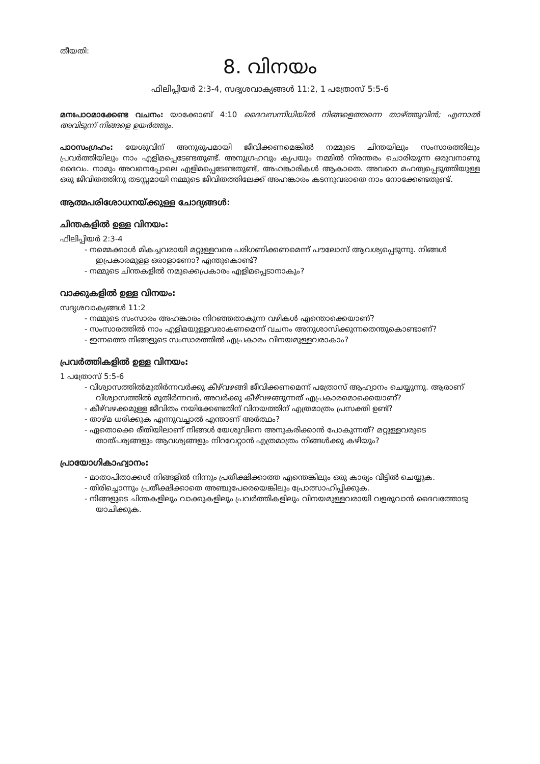തീയതി:
8. വിനയം
ഫിലിപ്പിയർ 2:3-4, സദൃശവാക്യങ്ങൾ 11:2, 1 പത്രോസ് 5:5-6
മനഃപാഠമാക്കേണ്ട വചനം: യാക്കോബ് 4:10 ദൈവസന്നിധിയിൽ നിങ്ങളെത്തന്നെ താഴ്ത്തുവിൻ; എന്നാൽ അവിടുന്ന് നിങ്ങളെ ഉയർത്തും.
പാഠസംഗ്രഹം: യേശുവിന് അനുരൂപമായി ജീവിക്കണമെങ്കിൽ നമ്മുടെ ചിന്തയിലും സംസാരത്തിലും പ്രവർത്തിയിലും നാം എളിമപ്പെടേണ്ടതുണ്ട്. അനുഗ്രഹവും കൃപയും നമ്മിൽ നിരന്തരം ചൊരിയുന്ന ഒരുവനാണു ദൈവം. നാമും അവനെപ്പോലെ എളിമപ്പെടേണ്ടതുണ്ട്, അഹങ്കാരികൾ ആകാതെ. അവനെ മഹത്വപ്പെടുത്തിയുള്ള ഒരു ജീവിതത്തിനു തടസ്സമായി നമ്മുടെ ജീവിതത്തിലേക്ക് അഹങ്കാരം കടന്നുവരാതെ നാം നോക്കേണ്ടതുണ്ട്.
ആത്മപരിശോധനയ്ക്കുള്ള ചോദ്യങ്ങൾ:
ചിന്തകളിൽ ഉള്ള വിനയം:
ഫിലിപ്പിയർ 2:3-4
- നമ്മെക്കാൾ മികച്ചവരായി മറ്റുള്ളവരെ പരിഗണിക്കണമെന്ന് പൗലോസ് ആവശ്യപ്പെടുന്നു. നിങ്ങൾ ഇപ്രകാരമുള്ള ഒരാളാണോ? എന്തുകൊണ്ട്?
- നമ്മുടെ ചിന്തകളിൽ നമുക്കെപ്രകാരം എളിമപ്പെടാനാകും?
വാക്കുകളിൽ ഉള്ള വിനയം:
സദൃശവാക്യങ്ങൾ 11:2
- നമ്മുടെ സംസാരം അഹങ്കാരം നിറഞ്ഞതാകുന്ന വഴികൾ എന്തൊക്കെയാണ്?
- സംസാരത്തിൽ നാം എളിമയുള്ളവരാകണമെന്ന് വചനം അനുശാസിക്കുന്നതെന്തുകൊണ്ടാണ്?
- ഇന്നത്തെ നിങ്ങളുടെ സംസാരത്തിൽ എപ്രകാരം വിനയമുള്ളവരാകാം?
പ്രവർത്തികളിൽ ഉള്ള വിനയം:
1 പത്രോസ് 5:5-6
- വിശ്വാസത്തിൽമുതിർന്നവർക്കു കീഴ്‌വഴങ്ങി ജീവിക്കണമെന്ന് പത്രോസ് ആഹ്വാനം ചെയ്യുന്നു. ആരാണ് വിശ്വാസത്തിൽ മുതിർന്നവർ, അവർക്കു കീഴ്‌വഴങ്ങുന്നത് എപ്രകാരമൊക്കെയാണ്?
- കീഴ്‌വഴക്കമുള്ള ജീവിതം നയിക്കേണ്ടതിന് വിനയത്തിന് എത്രമാത്രം പ്രസക്തി ഉണ്ട്?
- താഴ്മ ധരിക്കുക എന്നുവച്ചാൽ എന്താണ് അർത്ഥം?
- ഏതൊക്കെ രീതിയിലാണ് നിങ്ങൾ യേശുവിനെ അനുകരിക്കാൻ പോകുന്നത്? മറ്റുള്ളവരുടെ താത്പര്യങ്ങളും ആവശ്യങ്ങളും നിറവേറ്റാൻ എത്രമാത്രം നിങ്ങൾക്കു കഴിയും?
പ്രായോഗികാഹ്വാനം:
- മാതാപിതാക്കൾ നിങ്ങളിൽ നിന്നും പ്രതീക്ഷിക്കാത്ത എന്തെങ്കിലും ഒരു കാര്യം വീട്ടിൽ ചെയ്യുക.
- തിരിച്ചൊന്നും പ്രതീക്ഷിക്കാതെ അഞ്ചുപേരെയെങ്കിലും പ്രോത്സാഹിപ്പിക്കുക.
- നിങ്ങളുടെ ചിന്തകളിലും വാക്കുകളിലും പ്രവർത്തികളിലും വിനയമുള്ളവരായി വളരുവാൻ ദൈവത്തോടു യാചിക്കുക.